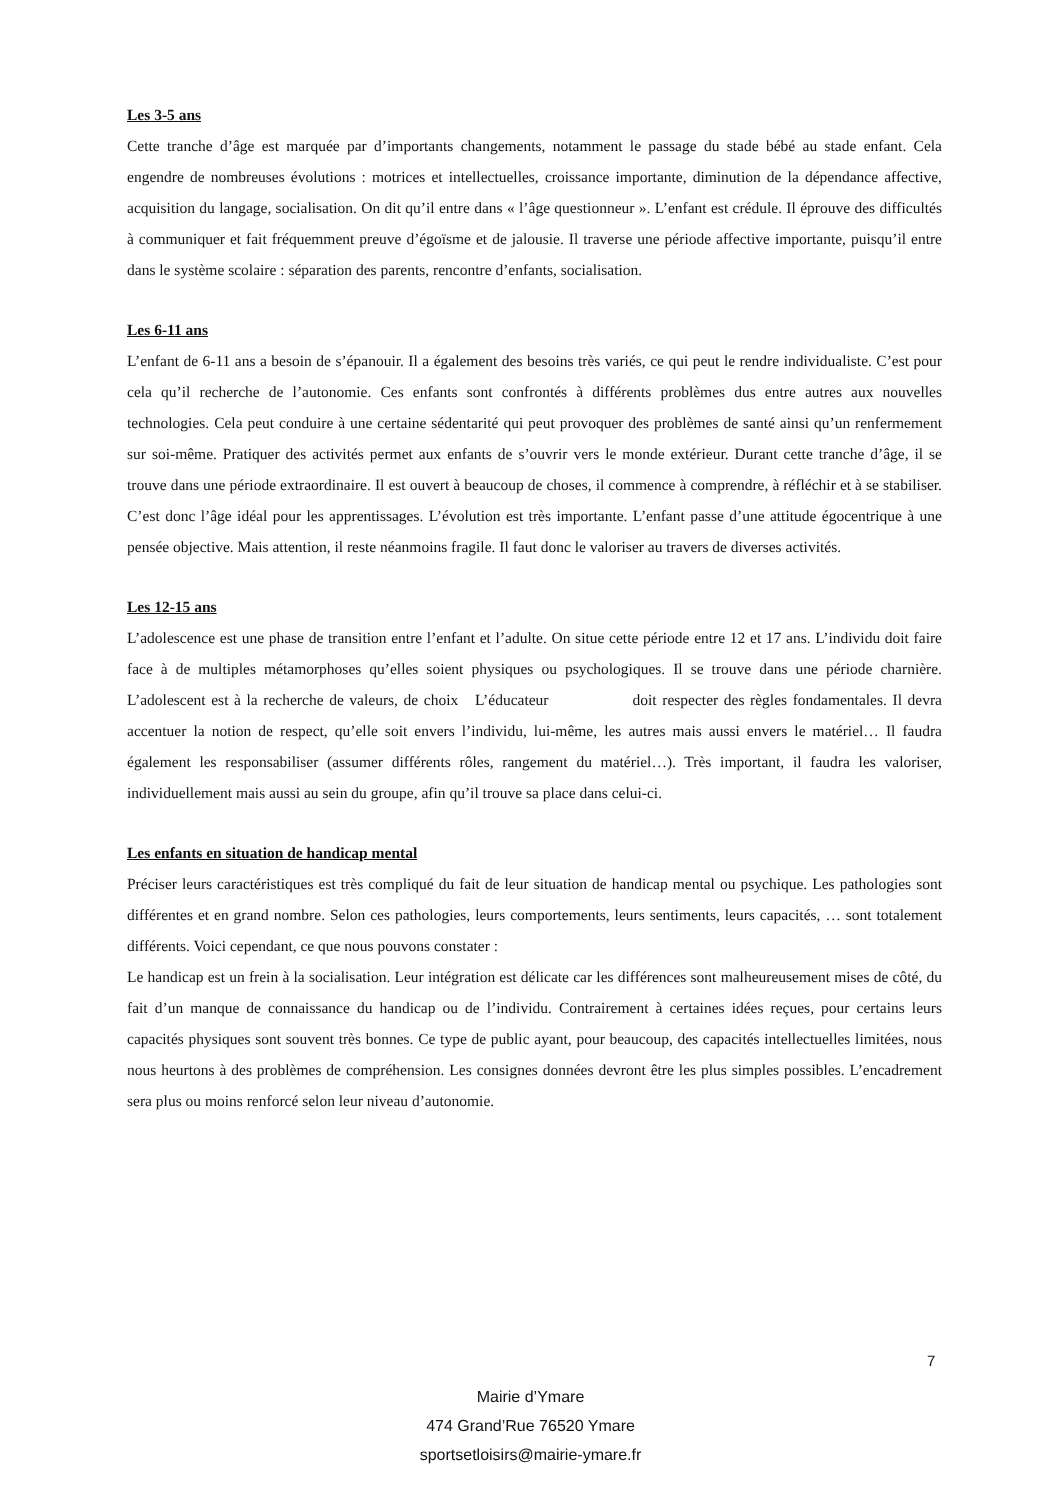Les 3-5 ans
Cette tranche d’âge est marquée par d’importants changements, notamment le passage du stade bébé au stade enfant. Cela engendre de nombreuses évolutions : motrices et intellectuelles, croissance importante, diminution de la dépendance affective, acquisition du langage, socialisation. On dit qu’il entre dans « l’âge questionneur ». L’enfant est crédule. Il éprouve des difficultés à communiquer et fait fréquemment preuve d’égoïsme et de jalousie. Il traverse une période affective importante, puisqu’il entre dans le système scolaire : séparation des parents, rencontre d’enfants, socialisation.
Les 6-11 ans
L’enfant de 6-11 ans a besoin de s’épanouir. Il a également des besoins très variés, ce qui peut le rendre individualiste. C’est pour cela qu’il recherche de l’autonomie. Ces enfants sont confrontés à différents problèmes dus entre autres aux nouvelles technologies. Cela peut conduire à une certaine sédentarité qui peut provoquer des problèmes de santé ainsi qu’un renfermement sur soi-même. Pratiquer des activités permet aux enfants de s’ouvrir vers le monde extérieur. Durant cette tranche d’âge, il se trouve dans une période extraordinaire. Il est ouvert à beaucoup de choses, il commence à comprendre, à réfléchir et à se stabiliser. C’est donc l’âge idéal pour les apprentissages. L’évolution est très importante. L’enfant passe d’une attitude égocentrique à une pensée objective. Mais attention, il reste néanmoins fragile. Il faut donc le valoriser au travers de diverses activités.
Les 12-15 ans
L’adolescence est une phase de transition entre l’enfant et l’adulte. On situe cette période entre 12 et 17 ans. L’individu doit faire face à de multiples métamorphoses qu’elles soient physiques ou psychologiques. Il se trouve dans une période charnière. L’adolescent est à la recherche de valeurs, de choix L’éducateur doit respecter des règles fondamentales. Il devra accentuer la notion de respect, qu’elle soit envers l’individu, lui-même, les autres mais aussi envers le matériel… Il faudra également les responsabiliser (assumer différents rôles, rangement du matériel…). Très important, il faudra les valoriser, individuellement mais aussi au sein du groupe, afin qu’il trouve sa place dans celui-ci.
Les enfants en situation de handicap mental
Préciser leurs caractéristiques est très compliqué du fait de leur situation de handicap mental ou psychique. Les pathologies sont différentes et en grand nombre. Selon ces pathologies, leurs comportements, leurs sentiments, leurs capacités, … sont totalement différents. Voici cependant, ce que nous pouvons constater :
Le handicap est un frein à la socialisation. Leur intégration est délicate car les différences sont malheureusement mises de côté, du fait d’un manque de connaissance du handicap ou de l’individu. Contrairement à certaines idées reçues, pour certains leurs capacités physiques sont souvent très bonnes. Ce type de public ayant, pour beaucoup, des capacités intellectuelles limitées, nous nous heurtons à des problèmes de compréhension. Les consignes données devront être les plus simples possibles. L’encadrement sera plus ou moins renforcé selon leur niveau d’autonomie.
7
Mairie d’Ymare
474 Grand’Rue 76520 Ymare
sportsetloisirs@mairie-ymare.fr